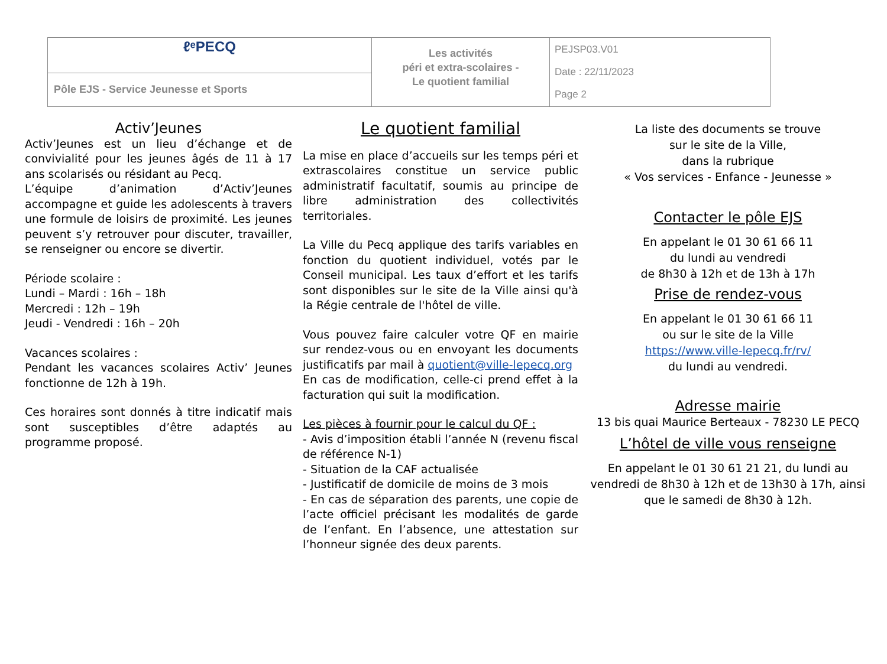| ℓᵉPECQ | Les activités péri et extra-scolaires - Le quotient familial | PEJSP03.V01 Date : 22/11/2023 Page 2 |
| Pôle EJS - Service Jeunesse et Sports | | |
Activ’Jeunes
Activ’Jeunes est un lieu d’échange et de convivialité pour les jeunes âgés de 11 à 17 ans scolarisés ou résidant au Pecq.
L’équipe d’animation d’Activ’Jeunes accompagne et guide les adolescents à travers une formule de loisirs de proximité. Les jeunes peuvent s’y retrouver pour discuter, travailler, se renseigner ou encore se divertir.
Période scolaire :
Lundi – Mardi : 16h – 18h
Mercredi : 12h – 19h
Jeudi - Vendredi : 16h – 20h
Vacances scolaires :
Pendant les vacances scolaires Activ’ Jeunes fonctionne de 12h à 19h.
Ces horaires sont donnés à titre indicatif mais sont susceptibles d’être adaptés au programme proposé.
Le quotient familial
La mise en place d’accueils sur les temps péri et extrascolaires constitue un service public administratif facultatif, soumis au principe de libre administration des collectivités territoriales.
La Ville du Pecq applique des tarifs variables en fonction du quotient individuel, votés par le Conseil municipal. Les taux d’effort et les tarifs sont disponibles sur le site de la Ville ainsi qu'à la Régie centrale de l'hôtel de ville.
Vous pouvez faire calculer votre QF en mairie sur rendez-vous ou en envoyant les documents justificatifs par mail à quotient@ville-lepecq.org
En cas de modification, celle-ci prend effet à la facturation qui suit la modification.
Les pièces à fournir pour le calcul du QF :
- Avis d’imposition établi l’année N (revenu fiscal de référence N-1)
- Situation de la CAF actualisée
- Justificatif de domicile de moins de 3 mois
- En cas de séparation des parents, une copie de l’acte officiel précisant les modalités de garde de l’enfant. En l’absence, une attestation sur l’honneur signée des deux parents.
La liste des documents se trouve
sur le site de la Ville,
dans la rubrique
« Vos services - Enfance - Jeunesse »
Contacter le pôle EJS
En appelant le 01 30 61 66 11
du lundi au vendredi
de 8h30 à 12h et de 13h à 17h
Prise de rendez-vous
En appelant le 01 30 61 66 11
ou sur le site de la Ville
https://www.ville-lepecq.fr/rv/
du lundi au vendredi.
Adresse mairie
13 bis quai Maurice Berteaux - 78230 LE PECQ
L’hôtel de ville vous renseigne
En appelant le 01 30 61 21 21, du lundi au vendredi de 8h30 à 12h et de 13h30 à 17h, ainsi que le samedi de 8h30 à 12h.